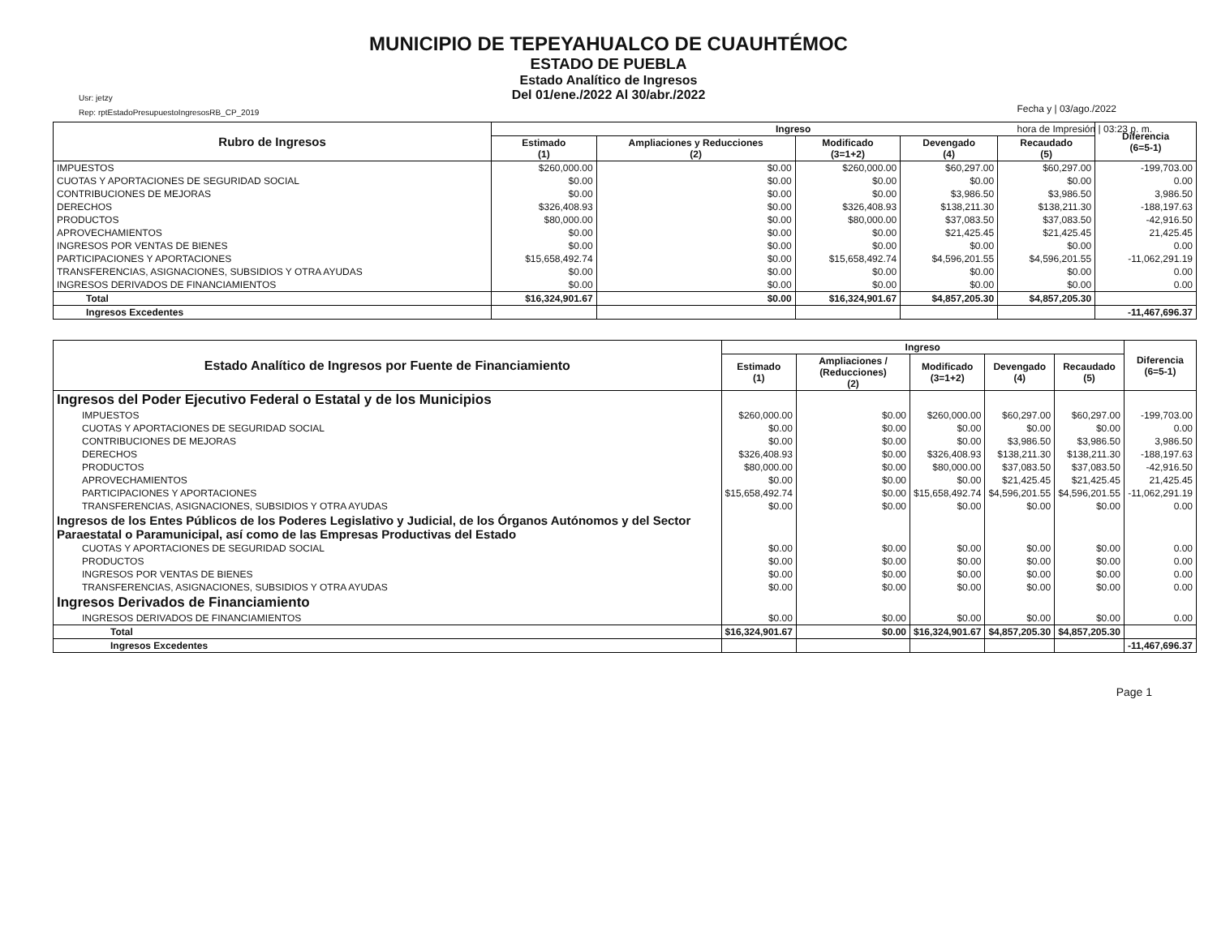Usr: jetzy
Rep: rptEstadoPresupuestoIngresosRB_CP_2019
MUNICIPIO DE TEPEYAHUALCO DE CUAUHTÉMOC
ESTADO DE PUEBLA
Estado Analítico de Ingresos
Del 01/ene./2022 Al 30/abr./2022
Fecha y | 03/ago./2022
hora de Impresión | 03:23 p. m.
| Rubro de Ingresos | Ingreso | | | | | Diferencia (6=5-1) |
| --- | --- | --- | --- | --- | --- | --- |
| | Estimado (1) | Ampliaciones y Reducciones (2) | Modificado (3=1+2) | Devengado (4) | Recaudado (5) | |
| IMPUESTOS | $260,000.00 | $0.00 | $260,000.00 | $60,297.00 | $60,297.00 | -199,703.00 |
| CUOTAS Y APORTACIONES DE SEGURIDAD SOCIAL | $0.00 | $0.00 | $0.00 | $0.00 | $0.00 | 0.00 |
| CONTRIBUCIONES DE MEJORAS | $0.00 | $0.00 | $0.00 | $3,986.50 | $3,986.50 | 3,986.50 |
| DERECHOS | $326,408.93 | $0.00 | $326,408.93 | $138,211.30 | $138,211.30 | -188,197.63 |
| PRODUCTOS | $80,000.00 | $0.00 | $80,000.00 | $37,083.50 | $37,083.50 | -42,916.50 |
| APROVECHAMIENTOS | $0.00 | $0.00 | $0.00 | $21,425.45 | $21,425.45 | 21,425.45 |
| INGRESOS POR VENTAS DE BIENES | $0.00 | $0.00 | $0.00 | $0.00 | $0.00 | 0.00 |
| PARTICIPACIONES Y APORTACIONES | $15,658,492.74 | $0.00 | $15,658,492.74 | $4,596,201.55 | $4,596,201.55 | -11,062,291.19 |
| TRANSFERENCIAS, ASIGNACIONES, SUBSIDIOS Y OTRA AYUDAS | $0.00 | $0.00 | $0.00 | $0.00 | $0.00 | 0.00 |
| INGRESOS DERIVADOS DE FINANCIAMIENTOS | $0.00 | $0.00 | $0.00 | $0.00 | $0.00 | 0.00 |
| Total | $16,324,901.67 | $0.00 | $16,324,901.67 | $4,857,205.30 | $4,857,205.30 | |
| Ingresos Excedentes | | | | | | -11,467,696.37 |
| Estado Analítico de Ingresos por Fuente de Financiamiento | Ingreso | | | | | Diferencia (6=5-1) |
| --- | --- | --- | --- | --- | --- | --- |
| | Estimado (1) | Ampliaciones / (Reducciones) (2) | Modificado (3=1+2) | Devengado (4) | Recaudado (5) | |
| Ingresos del Poder Ejecutivo Federal o Estatal y de los Municipios | | | | | | |
| IMPUESTOS | $260,000.00 | $0.00 | $260,000.00 | $60,297.00 | $60,297.00 | -199,703.00 |
| CUOTAS Y APORTACIONES DE SEGURIDAD SOCIAL | $0.00 | $0.00 | $0.00 | $0.00 | $0.00 | 0.00 |
| CONTRIBUCIONES DE MEJORAS | $0.00 | $0.00 | $0.00 | $3,986.50 | $3,986.50 | 3,986.50 |
| DERECHOS | $326,408.93 | $0.00 | $326,408.93 | $138,211.30 | $138,211.30 | -188,197.63 |
| PRODUCTOS | $80,000.00 | $0.00 | $80,000.00 | $37,083.50 | $37,083.50 | -42,916.50 |
| APROVECHAMIENTOS | $0.00 | $0.00 | $0.00 | $21,425.45 | $21,425.45 | 21,425.45 |
| PARTICIPACIONES Y APORTACIONES | $15,658,492.74 | $0.00 | $15,658,492.74 | $4,596,201.55 | $4,596,201.55 | -11,062,291.19 |
| TRANSFERENCIAS, ASIGNACIONES, SUBSIDIOS Y OTRA AYUDAS | $0.00 | $0.00 | $0.00 | $0.00 | $0.00 | 0.00 |
| Ingresos de los Entes Públicos de los Poderes Legislativo y Judicial, de los Órganos Autónomos y del Sector Paraestatal o Paramunicipal, así como de las Empresas Productivas del Estado | | | | | | |
| CUOTAS Y APORTACIONES DE SEGURIDAD SOCIAL | $0.00 | $0.00 | $0.00 | $0.00 | $0.00 | 0.00 |
| PRODUCTOS | $0.00 | $0.00 | $0.00 | $0.00 | $0.00 | 0.00 |
| INGRESOS POR VENTAS DE BIENES | $0.00 | $0.00 | $0.00 | $0.00 | $0.00 | 0.00 |
| TRANSFERENCIAS, ASIGNACIONES, SUBSIDIOS Y OTRA AYUDAS | $0.00 | $0.00 | $0.00 | $0.00 | $0.00 | 0.00 |
| Ingresos Derivados de Financiamiento | | | | | | |
| INGRESOS DERIVADOS DE FINANCIAMIENTOS | $0.00 | $0.00 | $0.00 | $0.00 | $0.00 | 0.00 |
| Total | $16,324,901.67 | $0.00 | $16,324,901.67 | $4,857,205.30 | $4,857,205.30 | |
| Ingresos Excedentes | | | | | | -11,467,696.37 |
Page 1